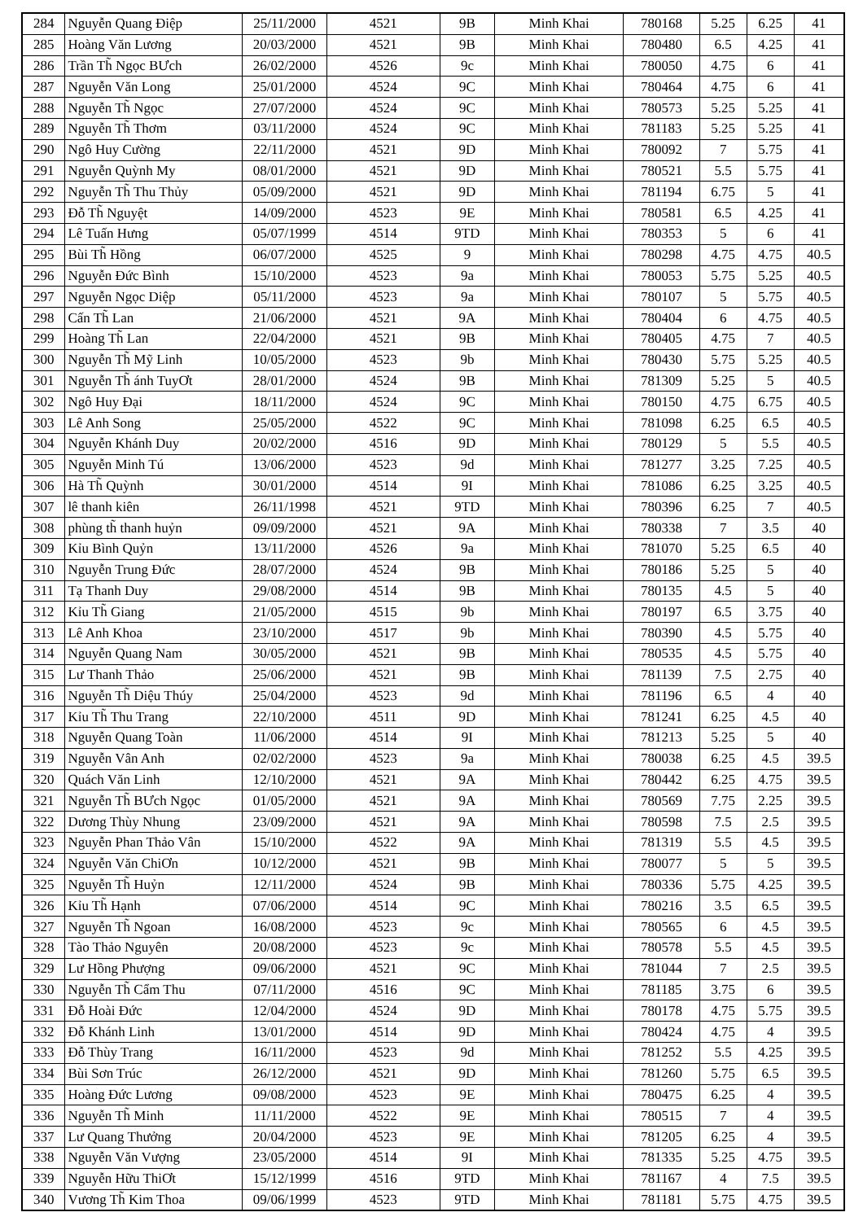| 284 | Nguyễn Quang Điệp | 25/11/2000 | 4521 | 9B | Minh Khai | 780168 | 5.25 | 6.25 | 41 |
| 285 | Hoàng Văn Lương | 20/03/2000 | 4521 | 9B | Minh Khai | 780480 | 6.5 | 4.25 | 41 |
| 286 | Trần Th̃ Ngọc BƯch | 26/02/2000 | 4526 | 9c | Minh Khai | 780050 | 4.75 | 6 | 41 |
| 287 | Nguyễn Văn Long | 25/01/2000 | 4524 | 9C | Minh Khai | 780464 | 4.75 | 6 | 41 |
| 288 | Nguyễn Th̃ Ngọc | 27/07/2000 | 4524 | 9C | Minh Khai | 780573 | 5.25 | 5.25 | 41 |
| 289 | Nguyễn Th̃ Thơm | 03/11/2000 | 4524 | 9C | Minh Khai | 781183 | 5.25 | 5.25 | 41 |
| 290 | Ngô Huy Cường | 22/11/2000 | 4521 | 9D | Minh Khai | 780092 | 7 | 5.75 | 41 |
| 291 | Nguyễn Quỳnh My | 08/01/2000 | 4521 | 9D | Minh Khai | 780521 | 5.5 | 5.75 | 41 |
| 292 | Nguyễn Th̃ Thu Thủy | 05/09/2000 | 4521 | 9D | Minh Khai | 781194 | 6.75 | 5 | 41 |
| 293 | Đỗ Th̃ Nguyệt | 14/09/2000 | 4523 | 9E | Minh Khai | 780581 | 6.5 | 4.25 | 41 |
| 294 | Lê Tuấn Hưng | 05/07/1999 | 4514 | 9TD | Minh Khai | 780353 | 5 | 6 | 41 |
| 295 | Bùi Th̃ Hồng | 06/07/2000 | 4525 | 9 | Minh Khai | 780298 | 4.75 | 4.75 | 40.5 |
| 296 | Nguyễn Đức Bình | 15/10/2000 | 4523 | 9a | Minh Khai | 780053 | 5.75 | 5.25 | 40.5 |
| 297 | Nguyễn Ngọc Diệp | 05/11/2000 | 4523 | 9a | Minh Khai | 780107 | 5 | 5.75 | 40.5 |
| 298 | Cấn Th̃ Lan | 21/06/2000 | 4521 | 9A | Minh Khai | 780404 | 6 | 4.75 | 40.5 |
| 299 | Hoàng Th̃ Lan | 22/04/2000 | 4521 | 9B | Minh Khai | 780405 | 4.75 | 7 | 40.5 |
| 300 | Nguyễn Th̃ Mỹ Linh | 10/05/2000 | 4523 | 9b | Minh Khai | 780430 | 5.75 | 5.25 | 40.5 |
| 301 | Nguyễn Th̃ ánh TuyƠt | 28/01/2000 | 4524 | 9B | Minh Khai | 781309 | 5.25 | 5 | 40.5 |
| 302 | Ngô Huy Đại | 18/11/2000 | 4524 | 9C | Minh Khai | 780150 | 4.75 | 6.75 | 40.5 |
| 303 | Lê Anh Song | 25/05/2000 | 4522 | 9C | Minh Khai | 781098 | 6.25 | 6.5 | 40.5 |
| 304 | Nguyễn Khánh Duy | 20/02/2000 | 4516 | 9D | Minh Khai | 780129 | 5 | 5.5 | 40.5 |
| 305 | Nguyễn Minh Tú | 13/06/2000 | 4523 | 9d | Minh Khai | 781277 | 3.25 | 7.25 | 40.5 |
| 306 | Hà Th̃ Quỳnh | 30/01/2000 | 4514 | 9I | Minh Khai | 781086 | 6.25 | 3.25 | 40.5 |
| 307 | lê thanh kiên | 26/11/1998 | 4521 | 9TD | Minh Khai | 780396 | 6.25 | 7 | 40.5 |
| 308 | phùng th̃ thanh huỷn | 09/09/2000 | 4521 | 9A | Minh Khai | 780338 | 7 | 3.5 | 40 |
| 309 | Kỉu Bình Quỷn | 13/11/2000 | 4526 | 9a | Minh Khai | 781070 | 5.25 | 6.5 | 40 |
| 310 | Nguyễn Trung Đức | 28/07/2000 | 4524 | 9B | Minh Khai | 780186 | 5.25 | 5 | 40 |
| 311 | Tạ Thanh Duy | 29/08/2000 | 4514 | 9B | Minh Khai | 780135 | 4.5 | 5 | 40 |
| 312 | Kỉu Th̃ Giang | 21/05/2000 | 4515 | 9b | Minh Khai | 780197 | 6.5 | 3.75 | 40 |
| 313 | Lê Anh Khoa | 23/10/2000 | 4517 | 9b | Minh Khai | 780390 | 4.5 | 5.75 | 40 |
| 314 | Nguyễn Quang Nam | 30/05/2000 | 4521 | 9B | Minh Khai | 780535 | 4.5 | 5.75 | 40 |
| 315 | Lư Thanh Thảo | 25/06/2000 | 4521 | 9B | Minh Khai | 781139 | 7.5 | 2.75 | 40 |
| 316 | Nguyễn Th̃ Diệu Thúy | 25/04/2000 | 4523 | 9d | Minh Khai | 781196 | 6.5 | 4 | 40 |
| 317 | Kỉu Th̃ Thu Trang | 22/10/2000 | 4511 | 9D | Minh Khai | 781241 | 6.25 | 4.5 | 40 |
| 318 | Nguyễn Quang Toàn | 11/06/2000 | 4514 | 9I | Minh Khai | 781213 | 5.25 | 5 | 40 |
| 319 | Nguyễn Vân Anh | 02/02/2000 | 4523 | 9a | Minh Khai | 780038 | 6.25 | 4.5 | 39.5 |
| 320 | Quách Văn Linh | 12/10/2000 | 4521 | 9A | Minh Khai | 780442 | 6.25 | 4.75 | 39.5 |
| 321 | Nguyễn Th̃ BƯch Ngọc | 01/05/2000 | 4521 | 9A | Minh Khai | 780569 | 7.75 | 2.25 | 39.5 |
| 322 | Dương Thùy Nhung | 23/09/2000 | 4521 | 9A | Minh Khai | 780598 | 7.5 | 2.5 | 39.5 |
| 323 | Nguyễn Phan Thảo Vân | 15/10/2000 | 4522 | 9A | Minh Khai | 781319 | 5.5 | 4.5 | 39.5 |
| 324 | Nguyễn Văn ChiƠn | 10/12/2000 | 4521 | 9B | Minh Khai | 780077 | 5 | 5 | 39.5 |
| 325 | Nguyễn Th̃ Huỷn | 12/11/2000 | 4524 | 9B | Minh Khai | 780336 | 5.75 | 4.25 | 39.5 |
| 326 | Kỉu Th̃ Hạnh | 07/06/2000 | 4514 | 9C | Minh Khai | 780216 | 3.5 | 6.5 | 39.5 |
| 327 | Nguyễn Th̃ Ngoan | 16/08/2000 | 4523 | 9c | Minh Khai | 780565 | 6 | 4.5 | 39.5 |
| 328 | Tào Thảo Nguyên | 20/08/2000 | 4523 | 9c | Minh Khai | 780578 | 5.5 | 4.5 | 39.5 |
| 329 | Lư Hồng Phượng | 09/06/2000 | 4521 | 9C | Minh Khai | 781044 | 7 | 2.5 | 39.5 |
| 330 | Nguyễn Th̃ Cẩm Thu | 07/11/2000 | 4516 | 9C | Minh Khai | 781185 | 3.75 | 6 | 39.5 |
| 331 | Đỗ Hoài Đức | 12/04/2000 | 4524 | 9D | Minh Khai | 780178 | 4.75 | 5.75 | 39.5 |
| 332 | Đỗ Khánh Linh | 13/01/2000 | 4514 | 9D | Minh Khai | 780424 | 4.75 | 4 | 39.5 |
| 333 | Đỗ Thùy Trang | 16/11/2000 | 4523 | 9d | Minh Khai | 781252 | 5.5 | 4.25 | 39.5 |
| 334 | Bùi Sơn Trúc | 26/12/2000 | 4521 | 9D | Minh Khai | 781260 | 5.75 | 6.5 | 39.5 |
| 335 | Hoàng Đức Lương | 09/08/2000 | 4523 | 9E | Minh Khai | 780475 | 6.25 | 4 | 39.5 |
| 336 | Nguyễn Th̃ Minh | 11/11/2000 | 4522 | 9E | Minh Khai | 780515 | 7 | 4 | 39.5 |
| 337 | Lư Quang Thưởng | 20/04/2000 | 4523 | 9E | Minh Khai | 781205 | 6.25 | 4 | 39.5 |
| 338 | Nguyễn Văn Vượng | 23/05/2000 | 4514 | 9I | Minh Khai | 781335 | 5.25 | 4.75 | 39.5 |
| 339 | Nguyễn Hữu ThiƠt | 15/12/1999 | 4516 | 9TD | Minh Khai | 781167 | 4 | 7.5 | 39.5 |
| 340 | Vương Th̃ Kim Thoa | 09/06/1999 | 4523 | 9TD | Minh Khai | 781181 | 5.75 | 4.75 | 39.5 |